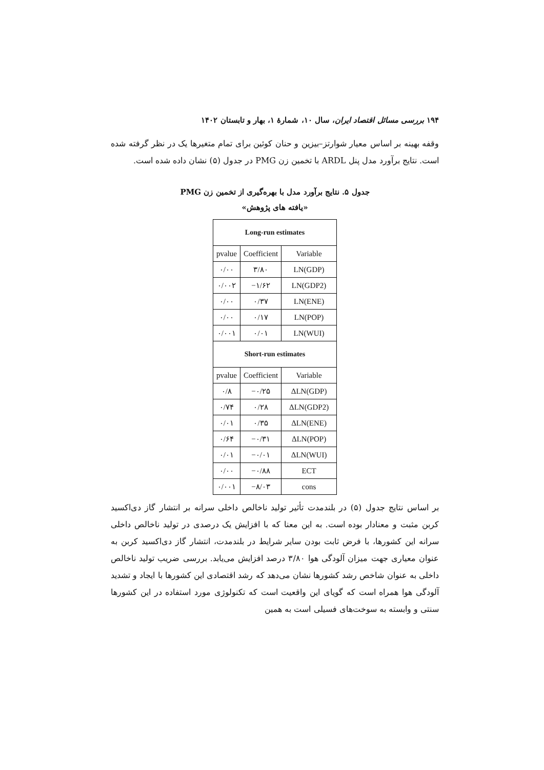۱۹۴ بررسی مسائل اقتصاد ایران، سال ۱۰، شمارهٔ ۱، بهار و تابستان ۱۴۰۲
وقفه بهینه بر اساس معیار شوارتز–بیزین و حنان کوئین برای تمام متغیرها یک در نظر گرفته شده است. نتایج برآورد مدل پنل ARDL با تخمین زن PMG در جدول (۵) نشان داده شده است.
جدول ۵. نتایج برآورد مدل با بهره‌گیری از تخمین زن PMG
«یافته های پژوهش»
| Long-run estimates | | |
| --- | --- | --- |
| pvalue | Coefficient | Variable |
| ۰/۰۰ | ۳/۸۰ | LN(GDP) |
| ۰/۰۰۲ | −۱/۶۲ | LN(GDP2) |
| ۰/۰۰ | ۰/۳۷ | LN(ENE) |
| ۰/۰۰ | ۰/۱۷ | LN(POP) |
| ۰/۰۰۱ | ۰/۰۱ | LN(WUI) |
| Short-run estimates | | |
| pvalue | Coefficient | Variable |
| ۰/۸ | −۰/۲۵ | ΔLN(GDP) |
| ۰/۷۴ | ۰/۲۸ | ΔLN(GDP2) |
| ۰/۰۱ | ۰/۳۵ | ΔLN(ENE) |
| ۰/۶۴ | −۰/۳۱ | ΔLN(POP) |
| ۰/۰۱ | −۰/۰۱ | ΔLN(WUI) |
| ۰/۰۰ | −۰/۸۸ | ECT |
| ۰/۰۰۱ | −۸/۰۳ | cons |
بر اساس نتایج جدول (۵) در بلندمدت تأثیر تولید ناخالص داخلی سرانه بر انتشار گاز دی‌اکسید کربن مثبت و معنادار بوده است. به این معنا که با افزایش یک درصدی در تولید ناخالص داخلی سرانه این کشورها، با فرض ثابت بودن سایر شرایط در بلندمدت، انتشار گاز دی‌اکسید کربن به عنوان معیاری جهت میزان آلودگی هوا ۳/۸۰ درصد افزایش می‌یابد. بررسی ضریب تولید ناخالص داخلی به عنوان شاخص رشد کشورها نشان می‌دهد که رشد اقتصادی این کشورها با ایجاد و تشدید آلودگی هوا همراه است که گویای این واقعیت است که تکنولوژی مورد استفاده در این کشورها سنتی و وابسته به سوخت‌های فسیلی است به همین